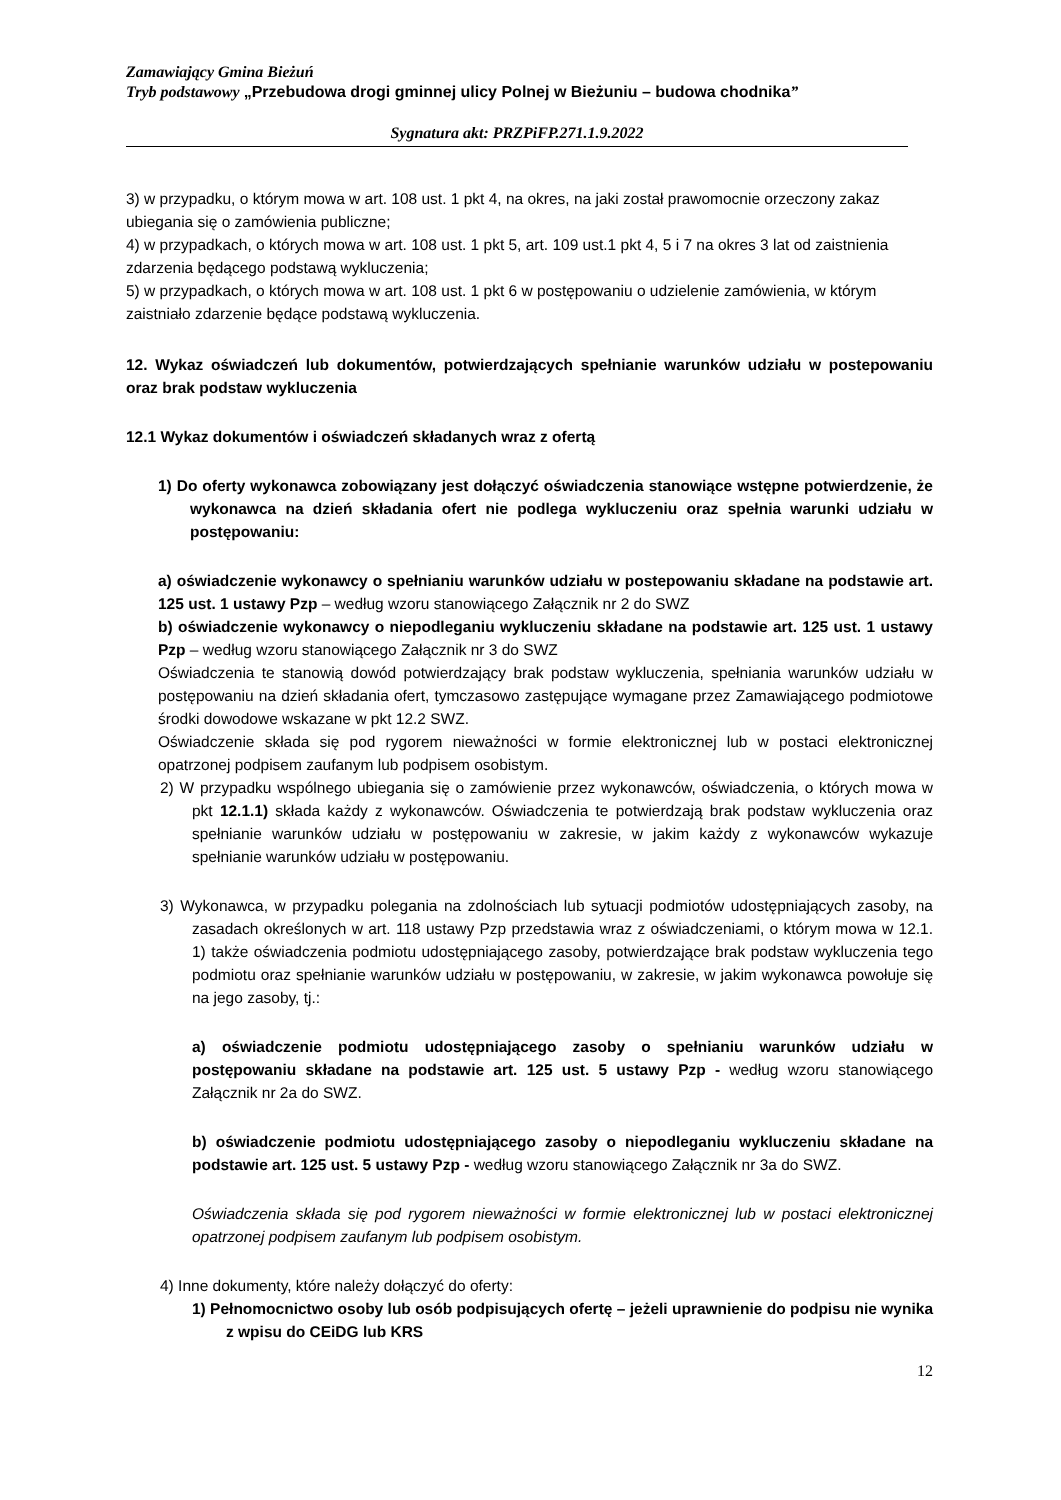Zamawiający Gmina Bieżuń
Tryb podstawowy „Przebudowa drogi gminnej ulicy Polnej w Bieżuniu – budowa chodnika”
Sygnatura akt: PRZPiFP.271.1.9.2022
3) w przypadku, o którym mowa w art. 108 ust. 1 pkt 4, na okres, na jaki został prawomocnie orzeczony zakaz ubiegania się o zamówienia publiczne;
4) w przypadkach, o których mowa w art. 108 ust. 1 pkt 5, art. 109 ust.1 pkt 4, 5 i 7 na okres 3 lat od zaistnienia zdarzenia będącego podstawą wykluczenia;
5) w przypadkach, o których mowa w art. 108 ust. 1 pkt 6 w postępowaniu o udzielenie zamówienia, w którym zaistniało zdarzenie będące podstawą wykluczenia.
12. Wykaz oświadczeń lub dokumentów, potwierdzających spełnianie warunków udziału w postepowaniu oraz brak podstaw wykluczenia
12.1 Wykaz dokumentów i oświadczeń składanych wraz z ofertą
1) Do oferty wykonawca zobowiązany jest dołączyć oświadczenia stanowiące wstępne potwierdzenie, że wykonawca na dzień składania ofert nie podlega wykluczeniu oraz spełnia warunki udziału w postępowaniu:
a) oświadczenie wykonawcy o spełnianiu warunków udziału w postepowaniu składane na podstawie art. 125 ust. 1 ustawy Pzp – według wzoru stanowiącego Załącznik nr 2 do SWZ
b) oświadczenie wykonawcy o niepodleganiu wykluczeniu składane na podstawie art. 125 ust. 1 ustawy Pzp – według wzoru stanowiącego Załącznik nr 3 do SWZ
Oświadczenia te stanowią dowód potwierdzający brak podstaw wykluczenia, spełniania warunków udziału w postępowaniu na dzień składania ofert, tymczasowo zastępujące wymagane przez Zamawiającego podmiotowe środki dowodowe wskazane w pkt 12.2 SWZ.
Oświadczenie składa się pod rygorem nieważności w formie elektronicznej lub w postaci elektronicznej opatrzonej podpisem zaufanym lub podpisem osobistym.
2) W przypadku wspólnego ubiegania się o zamówienie przez wykonawców, oświadczenia, o których mowa w pkt 12.1.1) składa każdy z wykonawców. Oświadczenia te potwierdzają brak podstaw wykluczenia oraz spełnianie warunków udziału w postępowaniu w zakresie, w jakim każdy z wykonawców wykazuje spełnianie warunków udziału w postępowaniu.
3) Wykonawca, w przypadku polegania na zdolnościach lub sytuacji podmiotów udostępniających zasoby, na zasadach określonych w art. 118 ustawy Pzp przedstawia wraz z oświadczeniami, o którym mowa w 12.1. 1) także oświadczenia podmiotu udostępniającego zasoby, potwierdzające brak podstaw wykluczenia tego podmiotu oraz spełnianie warunków udziału w postępowaniu, w zakresie, w jakim wykonawca powołuje się na jego zasoby, tj.:
a) oświadczenie podmiotu udostępniającego zasoby o spełnianiu warunków udziału w postępowaniu składane na podstawie art. 125 ust. 5 ustawy Pzp - według wzoru stanowiącego Załącznik nr 2a do SWZ.
b) oświadczenie podmiotu udostępniającego zasoby o niepodleganiu wykluczeniu składane na podstawie art. 125 ust. 5 ustawy Pzp - według wzoru stanowiącego Załącznik nr 3a do SWZ.
Oświadczenia składa się pod rygorem nieważności w formie elektronicznej lub w postaci elektronicznej opatrzonej podpisem zaufanym lub podpisem osobistym.
4) Inne dokumenty, które należy dołączyć do oferty:
1) Pełnomocnictwo osoby lub osób podpisujących ofertę – jeżeli uprawnienie do podpisu nie wynika z wpisu do CEiDG lub KRS
12